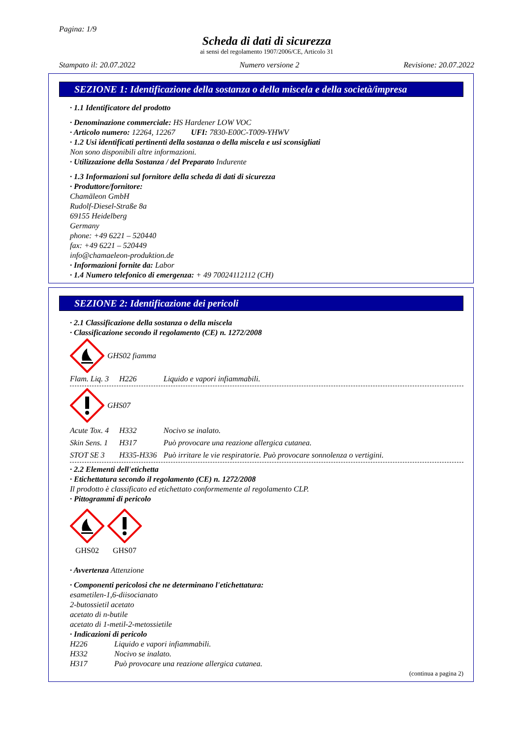Pagina: 1/9
Scheda di dati di sicurezza
ai sensi del regolamento 1907/2006/CE, Articolo 31
Stampato il: 20.07.2022 Numero versione 2 Revisione: 20.07.2022
SEZIONE 1: Identificazione della sostanza o della miscela e della società/impresa
· 1.1 Identificatore del prodotto
· Denominazione commerciale: HS Hardener LOW VOC
· Articolo numero: 12264, 12267 UFI: 7830-E00C-T009-YHWV
· 1.2 Usi identificati pertinenti della sostanza o della miscela e usi sconsigliati
Non sono disponibili altre informazioni.
· Utilizzazione della Sostanza / del Preparato Indurente
· 1.3 Informazioni sul fornitore della scheda di dati di sicurezza
· Produttore/fornitore:
Chamäleon GmbH
Rudolf-Diesel-Straße 8a
69155 Heidelberg
Germany
phone: +49 6221 – 520440
fax: +49 6221 – 520449
info@chamaeleon-produktion.de
· Informazioni fornite da: Labor
· 1.4 Numero telefonico di emergenza: + 49 70024112112 (CH)
SEZIONE 2: Identificazione dei pericoli
· 2.1 Classificazione della sostanza o della miscela
· Classificazione secondo il regolamento (CE) n. 1272/2008
GHS02 fiamma
Flam. Liq. 3 H226 Liquido e vapori infiammabili.
GHS07
Acute Tox. 4 H332 Nocivo se inalato.
Skin Sens. 1 H317 Può provocare una reazione allergica cutanea.
STOT SE 3 H335-H336 Può irritare le vie respiratorie. Può provocare sonnolenza o vertigini.
· 2.2 Elementi dell'etichetta
· Etichettatura secondo il regolamento (CE) n. 1272/2008
Il prodotto è classificato ed etichettato conformemente al regolamento CLP.
· Pittogrammi di pericolo
GHS02 GHS07
· Avvertenza Attenzione
· Componenti pericolosi che ne determinano l'etichettatura:
esametilen-1,6-diisocianato
2-butossietil acetato
acetato di n-butile
acetato di 1-metil-2-metossietile
· Indicazioni di pericolo
H226 Liquido e vapori infiammabili.
H332 Nocivo se inalato.
H317 Può provocare una reazione allergica cutanea.
(continua a pagina 2)